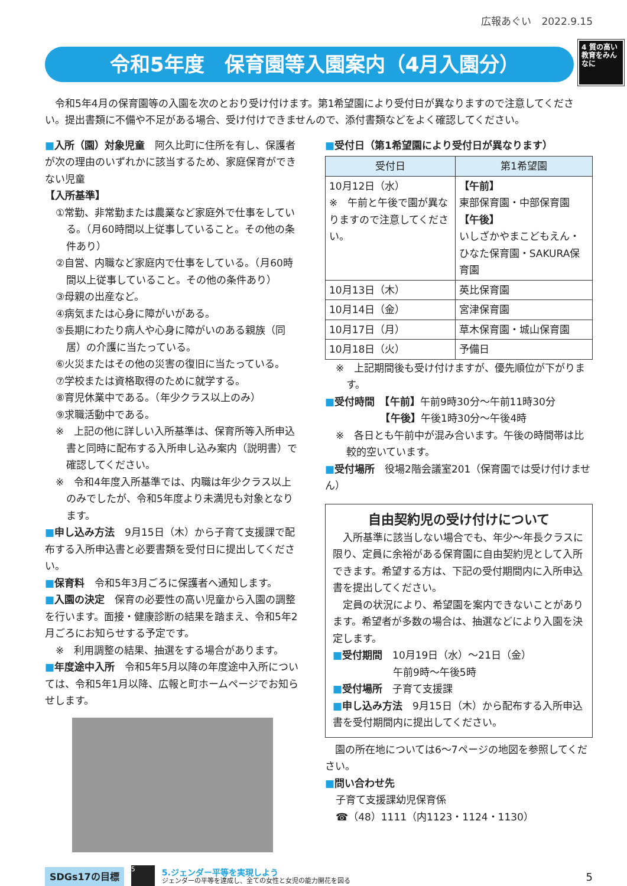広報あぐい　2022.9.15
令和5年度　保育園等入園案内（4月入園分）
4 質の高い教育をみんなに
令和5年4月の保育園等の入園を次のとおり受け付けます。第1希望園により受付日が異なりますので注意してください。提出書類に不備や不足がある場合、受け付けできませんので、添付書類などをよく確認してください。
■入所（園）対象児童　阿久比町に住所を有し、保護者が次の理由のいずれかに該当するため、家庭保育ができない児童
【入所基準】
①常勤、非常勤または農業など家庭外で仕事をしている。（月60時間以上従事していること。その他の条件あり）
②自営、内職など家庭内で仕事をしている。（月60時間以上従事していること。その他の条件あり）
③母親の出産など。
④病気または心身に障がいがある。
⑤長期にわたり病人や心身に障がいのある親族（同居）の介護に当たっている。
⑥火災またはその他の災害の復旧に当たっている。
⑦学校または資格取得のために就学する。
⑧育児休業中である。（年少クラス以上のみ）
⑨求職活動中である。
※　上記の他に詳しい入所基準は、保育所等入所申込書と同時に配布する入所申し込み案内（説明書）で確認してください。
※　令和4年度入所基準では、内職は年少クラス以上のみでしたが、令和5年度より未満児も対象となります。
■申し込み方法　9月15日（木）から子育て支援課で配布する入所申込書と必要書類を受付日に提出してください。
■保育料　令和5年3月ごろに保護者へ通知します。
■入園の決定　保育の必要性の高い児童から入園の調整を行います。面接・健康診断の結果を踏まえ、令和5年2月ごろにお知らせする予定です。
※　利用調整の結果、抽選をする場合があります。
■年度途中入所　令和5年5月以降の年度途中入所については、令和5年1月以降、広報と町ホームページでお知らせします。
■受付日（第1希望園により受付日が異なります）
| 受付日 | 第1希望園 |
| --- | --- |
| 10月12日（水） ※ 午前と午後で園が異なりますので注意してください。 | 【午前】 東部保育園・中部保育園 【午後】 いしざかやまこどもえん・ひなた保育園・SAKURA保育園 |
| 10月13日（木） | 英比保育園 |
| 10月14日（金） | 宮津保育園 |
| 10月17日（月） | 草木保育園・城山保育園 |
| 10月18日（火） | 予備日 |
※　上記期間後も受け付けますが、優先順位が下がります。
■受付時間　【午前】午前9時30分～午前11時30分
　　　　　　【午後】午後1時30分～午後4時
※　各日とも午前中が混み合います。午後の時間帯は比較的空いています。
■受付場所　役場2階会議室201（保育園では受け付けません）
自由契約児の受け付けについて
入所基準に該当しない場合でも、年少～年長クラスに限り、定員に余裕がある保育園に自由契約児として入所できます。希望する方は、下記の受付期間内に入所申込書を提出してください。
定員の状況により、希望園を案内できないことがあります。希望者が多数の場合は、抽選などにより入園を決定します。
■受付期間　10月19日（水）～21日（金）
　　　　　　午前9時～午後5時
■受付場所　子育て支援課
■申し込み方法　9月15日（木）から配布する入所申込書を受付期間内に提出してください。
園の所在地については6～7ページの地図を参照してください。
■問い合わせ先
子育て支援課幼児保育係
☎（48）1111（内1123・1124・1130）
SDGs17の目標
5
5.ジェンダー平等を実現しよう
ジェンダーの平等を達成し、全ての女性と女児の能力開花を図る
5